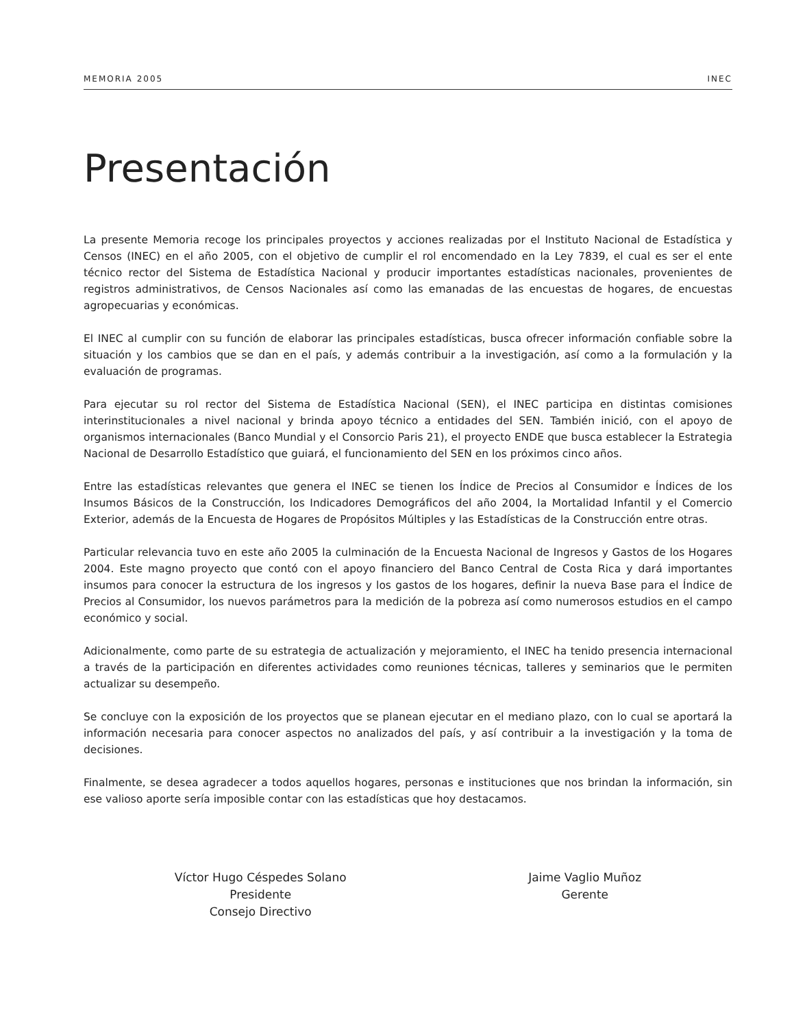MEMORIA 2005 INEC
Presentación
La presente Memoria recoge los principales proyectos y acciones realizadas por el Instituto Nacional de Estadística y Censos (INEC) en el año 2005, con el objetivo de cumplir el rol encomendado en la Ley 7839, el cual es ser el ente técnico rector del Sistema de Estadística Nacional y producir importantes estadísticas nacionales, provenientes de registros administrativos, de Censos Nacionales así como las emanadas de las encuestas de hogares, de encuestas agropecuarias y económicas.
El INEC al cumplir con su función de elaborar las principales estadísticas, busca ofrecer información confiable sobre la situación y los cambios que se dan en el país, y además contribuir a la investigación, así como a la formulación y la evaluación de programas.
Para ejecutar su rol rector del Sistema de Estadística Nacional (SEN), el INEC participa en distintas comisiones interinstitucionales a nivel nacional y brinda apoyo técnico a entidades del SEN. También inició, con el apoyo de organismos internacionales (Banco Mundial y el Consorcio Paris 21), el proyecto ENDE que busca establecer la Estrategia Nacional de Desarrollo Estadístico que guiará, el funcionamiento del SEN en los próximos cinco años.
Entre las estadísticas relevantes que genera el INEC se tienen los Índice de Precios al Consumidor e Índices de los Insumos Básicos de la Construcción, los Indicadores Demográficos del año 2004, la Mortalidad Infantil y el Comercio Exterior, además de la Encuesta de Hogares de Propósitos Múltiples y las Estadísticas de la Construcción entre otras.
Particular relevancia tuvo en este año 2005 la culminación de la Encuesta Nacional de Ingresos y Gastos de los Hogares 2004. Este magno proyecto que contó con el apoyo financiero del Banco Central de Costa Rica y dará importantes insumos para conocer la estructura de los ingresos y los gastos de los hogares, definir la nueva Base para el Índice de Precios al Consumidor, los nuevos parámetros para la medición de la pobreza así como numerosos estudios en el campo económico y social.
Adicionalmente, como parte de su estrategia de actualización y mejoramiento, el INEC ha tenido presencia internacional a través de la participación en diferentes actividades como reuniones técnicas, talleres y seminarios que le permiten actualizar su desempeño.
Se concluye con la exposición de los proyectos que se planean ejecutar en el mediano plazo, con lo cual se aportará la información necesaria para conocer aspectos no analizados del país, y así contribuir a la investigación y la toma de decisiones.
Finalmente, se desea agradecer a todos aquellos hogares, personas e instituciones que nos brindan la información, sin ese valioso aporte sería imposible contar con las estadísticas que hoy destacamos.
Víctor Hugo Céspedes Solano
Presidente
Consejo Directivo
Jaime Vaglio Muñoz
Gerente